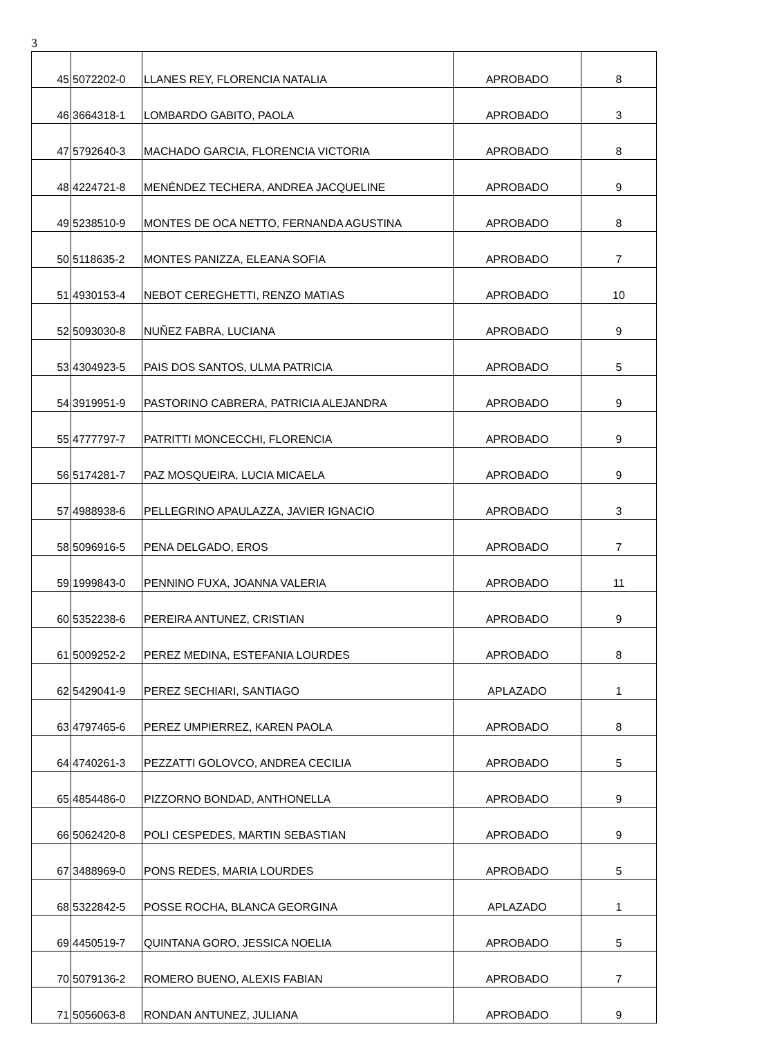3
| 45 | 5072202-0 | LLANES REY, FLORENCIA NATALIA | APROBADO | 8 |
| 46 | 3664318-1 | LOMBARDO GABITO, PAOLA | APROBADO | 3 |
| 47 | 5792640-3 | MACHADO GARCIA, FLORENCIA VICTORIA | APROBADO | 8 |
| 48 | 4224721-8 | MENÉNDEZ TECHERA, ANDREA JACQUELINE | APROBADO | 9 |
| 49 | 5238510-9 | MONTES DE OCA NETTO, FERNANDA AGUSTINA | APROBADO | 8 |
| 50 | 5118635-2 | MONTES PANIZZA, ELEANA SOFIA | APROBADO | 7 |
| 51 | 4930153-4 | NEBOT CEREGHETTI, RENZO MATIAS | APROBADO | 10 |
| 52 | 5093030-8 | NUÑEZ FABRA, LUCIANA | APROBADO | 9 |
| 53 | 4304923-5 | PAIS DOS SANTOS, ULMA PATRICIA | APROBADO | 5 |
| 54 | 3919951-9 | PASTORINO CABRERA, PATRICIA ALEJANDRA | APROBADO | 9 |
| 55 | 4777797-7 | PATRITTI MONCECCHI, FLORENCIA | APROBADO | 9 |
| 56 | 5174281-7 | PAZ MOSQUEIRA, LUCIA MICAELA | APROBADO | 9 |
| 57 | 4988938-6 | PELLEGRINO APAULAZZA, JAVIER IGNACIO | APROBADO | 3 |
| 58 | 5096916-5 | PENA DELGADO, EROS | APROBADO | 7 |
| 59 | 1999843-0 | PENNINO FUXA, JOANNA VALERIA | APROBADO | 11 |
| 60 | 5352238-6 | PEREIRA ANTUNEZ, CRISTIAN | APROBADO | 9 |
| 61 | 5009252-2 | PEREZ MEDINA, ESTEFANIA LOURDES | APROBADO | 8 |
| 62 | 5429041-9 | PEREZ SECHIARI, SANTIAGO | APLAZADO | 1 |
| 63 | 4797465-6 | PEREZ UMPIERREZ, KAREN PAOLA | APROBADO | 8 |
| 64 | 4740261-3 | PEZZATTI GOLOVCO, ANDREA CECILIA | APROBADO | 5 |
| 65 | 4854486-0 | PIZZORNO BONDAD, ANTHONELLA | APROBADO | 9 |
| 66 | 5062420-8 | POLI CESPEDES, MARTIN SEBASTIAN | APROBADO | 9 |
| 67 | 3488969-0 | PONS REDES, MARIA LOURDES | APROBADO | 5 |
| 68 | 5322842-5 | POSSE ROCHA, BLANCA GEORGINA | APLAZADO | 1 |
| 69 | 4450519-7 | QUINTANA GORO, JESSICA NOELIA | APROBADO | 5 |
| 70 | 5079136-2 | ROMERO BUENO, ALEXIS FABIAN | APROBADO | 7 |
| 71 | 5056063-8 | RONDAN ANTUNEZ, JULIANA | APROBADO | 9 |